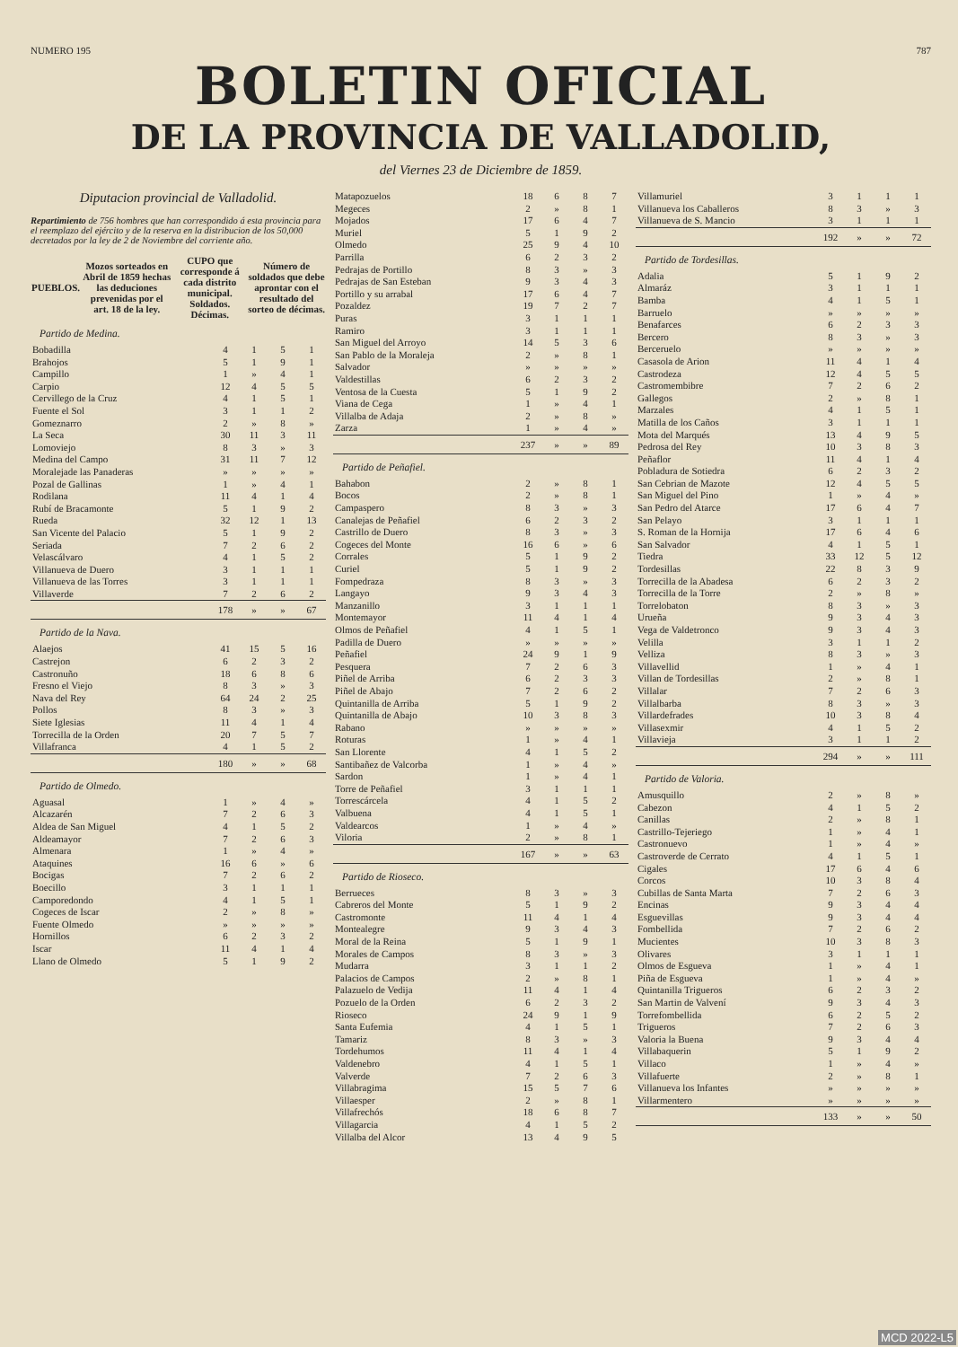NUMERO 195 787
BOLETIN OFICIAL
DE LA PROVINCIA DE VALLADOLID,
del Viernes 23 de Diciembre de 1859.
Diputacion provincial de Valladolid.
Repartimiento de 756 hombres que han correspondido á esta provincia para el reemplazo del ejército y de la reserva en la distribucion de los 50,000 decretados por la ley de 2 de Noviembre del corriente año.
| PUEBLOS. | Mozos sorteados en Abril de 1859 hechas las deduciones prevenidas por el art. 18 de la ley. | CUPO que corresponde á cada distrito municipal. Soldados. Décimas. | Número de soldados que debe aprontar con el resultado del sorteo de décimas. |
| --- | --- | --- | --- |
Partido de Medina.
| Bobadilla | 4 | 1 | 5 | 1 |
| Brahojos | 5 | 1 | 9 | 1 |
| Campillo | 1 | » | 4 | 1 |
| Carpio | 12 | 4 | 5 | 5 |
| Cervillego de la Cruz | 4 | 1 | 5 | 1 |
| Fuente el Sol | 3 | 1 | 1 | 2 |
| Gomeznarro | 2 | » | 8 | » |
| La Seca | 30 | 11 | 3 | 11 |
| Lomoviejo | 8 | 3 | » | 3 |
| Medina del Campo | 31 | 11 | 7 | 12 |
| Moralejade las Panaderas | » | » | » | » |
| Pozal de Gallinas | 1 | » | 4 | 1 |
| Rodilana | 11 | 4 | 1 | 4 |
| Rubí de Bracamonte | 5 | 1 | 9 | 2 |
| Rueda | 32 | 12 | 1 | 13 |
| San Vicente del Palacio | 5 | 1 | 9 | 2 |
| Seriada | 7 | 2 | 6 | 2 |
| Velascálvaro | 4 | 1 | 5 | 2 |
| Villanueva de Duero | 3 | 1 | 1 | 1 |
| Villanueva de las Torres | 3 | 1 | 1 | 1 |
| Villaverde | 7 | 2 | 6 | 2 |
| | 178 | » | » | 67 |
Partido de la Nava.
| Alaejos | 41 | 15 | 5 | 16 |
| Castrejon | 6 | 2 | 3 | 2 |
| Castronuño | 18 | 6 | 8 | 6 |
| Fresno el Viejo | 8 | 3 | » | 3 |
| Nava del Rey | 64 | 24 | 2 | 25 |
| Pollos | 8 | 3 | » | 3 |
| Siete Iglesias | 11 | 4 | 1 | 4 |
| Torrecilla de la Orden | 20 | 7 | 5 | 7 |
| Villafranca | 4 | 1 | 5 | 2 |
| | 180 | » | » | 68 |
Partido de Olmedo.
| Aguasal | 1 | » | 4 | » |
| Alcazarén | 7 | 2 | 6 | 3 |
| Aldea de San Miguel | 4 | 1 | 5 | 2 |
| Aldeamayor | 7 | 2 | 6 | 3 |
| Almenara | 1 | » | 4 | » |
| Ataquines | 16 | 6 | » | 6 |
| Bocigas | 7 | 2 | 6 | 2 |
| Boecillo | 3 | 1 | 1 | 1 |
| Camporedondo | 4 | 1 | 5 | 1 |
| Cogeces de Iscar | 2 | » | 8 | » |
| Fuente Olmedo | » | » | » | » |
| Hornillos | 6 | 2 | 3 | 2 |
| Iscar | 11 | 4 | 1 | 4 |
| Llano de Olmedo | 5 | 1 | 9 | 2 |
| Matapozuelos | 18 | 6 | 8 | 7 |
| Megeces | 2 | » | 8 | 1 |
| Mojados | 17 | 6 | 4 | 7 |
| Muriel | 5 | 1 | 9 | 2 |
| Olmedo | 25 | 9 | 4 | 10 |
| Parrilla | 6 | 2 | 3 | 2 |
| Pedrajas de Portillo | 8 | 3 | » | 3 |
| Pedrajas de San Esteban | 9 | 3 | 4 | 3 |
| Portillo y su arrabal | 17 | 6 | 4 | 7 |
| Pozaldez | 19 | 7 | 2 | 7 |
| Puras | 3 | 1 | 1 | 1 |
| Ramiro | 3 | 1 | 1 | 1 |
| San Miguel del Arroyo | 14 | 5 | 3 | 6 |
| San Pablo de la Moraleja | 2 | » | 8 | 1 |
| Salvador | » | » | » | » |
| Valdestillas | 6 | 2 | 3 | 2 |
| Ventosa de la Cuesta | 5 | 1 | 9 | 2 |
| Viana de Cega | 1 | » | 4 | 1 |
| Villalba de Adaja | 2 | » | 8 | » |
| Zarza | 1 | » | 4 | » |
| | 237 | » | » | 89 |
Partido de Peñafiel.
| Bahabon | 2 | » | 8 | 1 |
| Bocos | 2 | » | 8 | 1 |
| Campaspero | 8 | 3 | » | 3 |
| Canalejas de Peñafiel | 6 | 2 | 3 | 2 |
| Castrillo de Duero | 8 | 3 | » | 3 |
| Cogeces del Monte | 16 | 6 | » | 6 |
| Corrales | 5 | 1 | 9 | 2 |
| Curiel | 5 | 1 | 9 | 2 |
| Fompedraza | 8 | 3 | » | 3 |
| Langayo | 9 | 3 | 4 | 3 |
| Manzanillo | 3 | 1 | 1 | 1 |
| Montemayor | 11 | 4 | 1 | 4 |
| Olmos de Peñafiel | 4 | 1 | 5 | 1 |
| Padilla de Duero | » | » | » | » |
| Peñafiel | 24 | 9 | 1 | 9 |
| Pesquera | 7 | 2 | 6 | 3 |
| Piñel de Arriba | 6 | 2 | 3 | 3 |
| Piñel de Abajo | 7 | 2 | 6 | 2 |
| Quintanilla de Arriba | 5 | 1 | 9 | 2 |
| Quintanilla de Abajo | 10 | 3 | 8 | 3 |
| Rabano | » | » | » | » |
| Roturas | 1 | » | 4 | 1 |
| San Llorente | 4 | 1 | 5 | 2 |
| Santibañez de Valcorba | 1 | » | 4 | » |
| Sardon | 1 | » | 4 | 1 |
| Torre de Peñafiel | 3 | 1 | 1 | 1 |
| Torrescárcela | 4 | 1 | 5 | 2 |
| Valbuena | 4 | 1 | 5 | 1 |
| Valdearcos | 1 | » | 4 | » |
| Viloria | 2 | » | 8 | 1 |
| | 167 | » | » | 63 |
Partido de Rioseco.
| Berrueces | 8 | 3 | » | 3 |
| Cabreros del Monte | 5 | 1 | 9 | 2 |
| Castromonte | 11 | 4 | 1 | 4 |
| Montealegre | 9 | 3 | 4 | 3 |
| Moral de la Reina | 5 | 1 | 9 | 1 |
| Morales de Campos | 8 | 3 | » | 3 |
| Mudarra | 3 | 1 | 1 | 2 |
| Palacios de Campos | 2 | » | 8 | 1 |
| Palazuelo de Vedija | 11 | 4 | 1 | 4 |
| Pozuelo de la Orden | 6 | 2 | 3 | 2 |
| Rioseco | 24 | 9 | 1 | 9 |
| Santa Eufemia | 4 | 1 | 5 | 1 |
| Tamariz | 8 | 3 | » | 3 |
| Tordehumos | 11 | 4 | 1 | 4 |
| Valdenebro | 4 | 1 | 5 | 1 |
| Valverde | 7 | 2 | 6 | 3 |
| Villabragima | 15 | 5 | 7 | 6 |
| Villaesper | 2 | » | 8 | 1 |
| Villafrechós | 18 | 6 | 8 | 7 |
| Villagarcia | 4 | 1 | 5 | 2 |
| Villalba del Alcor | 13 | 4 | 9 | 5 |
| Villamuriel | 3 | 1 | 1 | 1 |
| Villanueva los Caballeros | 8 | 3 | » | 3 |
| Villanueva de S. Mancio | 3 | 1 | 1 | 1 |
| | 192 | » | » | 72 |
Partido de Tordesillas.
| Adalia | 5 | 1 | 9 | 2 |
| Almaráz | 3 | 1 | 1 | 1 |
| Bamba | 4 | 1 | 5 | 1 |
| Barruelo | » | » | » | » |
| Benafarces | 6 | 2 | 3 | 3 |
| Bercero | 8 | 3 | » | 3 |
| Berceruelo | » | » | » | » |
| Casasola de Arion | 11 | 4 | 1 | 4 |
| Castrodeza | 12 | 4 | 5 | 5 |
| Castromembibre | 7 | 2 | 6 | 2 |
| Gallegos | 2 | » | 8 | 1 |
| Marzales | 4 | 1 | 5 | 1 |
| Matilla de los Caños | 3 | 1 | 1 | 1 |
| Mota del Marqués | 13 | 4 | 9 | 5 |
| Pedrosa del Rey | 10 | 3 | 8 | 3 |
| Peñaflor | 11 | 4 | 1 | 4 |
| Pobladura de Sotiedra | 6 | 2 | 3 | 2 |
| San Cebrian de Mazote | 12 | 4 | 5 | 5 |
| San Miguel del Pino | 1 | » | 4 | » |
| San Pedro del Atarce | 17 | 6 | 4 | 7 |
| San Pelayo | 3 | 1 | 1 | 1 |
| S. Roman de la Hornija | 17 | 6 | 4 | 6 |
| San Salvador | 4 | 1 | 5 | 1 |
| Tiedra | 33 | 12 | 5 | 12 |
| Tordesillas | 22 | 8 | 3 | 9 |
| Torrecilla de la Abadesa | 6 | 2 | 3 | 2 |
| Torrecilla de la Torre | 2 | » | 8 | » |
| Torrelobaton | 8 | 3 | » | 3 |
| Urueña | 9 | 3 | 4 | 3 |
| Vega de Valdetronco | 9 | 3 | 4 | 3 |
| Velilla | 3 | 1 | 1 | 2 |
| Velliza | 8 | 3 | » | 3 |
| Villavellid | 1 | » | 4 | 1 |
| Villan de Tordesillas | 2 | » | 8 | 1 |
| Villalar | 7 | 2 | 6 | 3 |
| Villalbarba | 8 | 3 | » | 3 |
| Villardefrades | 10 | 3 | 8 | 4 |
| Villasexmir | 4 | 1 | 5 | 2 |
| Villavieja | 3 | 1 | 1 | 2 |
| | 294 | » | » | 111 |
Partido de Valoria.
| Amusquillo | 2 | » | 8 | » |
| Cabezon | 4 | 1 | 5 | 2 |
| Canillas | 2 | » | 8 | 1 |
| Castrillo-Tejeriego | 1 | » | 4 | 1 |
| Castronuevo | 1 | » | 4 | » |
| Castroverde de Cerrato | 4 | 1 | 5 | 1 |
| Cigales | 17 | 6 | 4 | 6 |
| Corcos | 10 | 3 | 8 | 4 |
| Cubillas de Santa Marta | 7 | 2 | 6 | 3 |
| Encinas | 9 | 3 | 4 | 4 |
| Esguevillas | 9 | 3 | 4 | 4 |
| Fombellida | 7 | 2 | 6 | 2 |
| Mucientes | 10 | 3 | 8 | 3 |
| Olivares | 3 | 1 | 1 | 1 |
| Olmos de Esgueva | 1 | » | 4 | 1 |
| Piña de Esgueva | 1 | » | 4 | » |
| Quintanilla Trigueros | 6 | 2 | 3 | 2 |
| San Martin de Valvení | 9 | 3 | 4 | 3 |
| Torrefombellida | 6 | 2 | 5 | 2 |
| Trigueros | 7 | 2 | 6 | 3 |
| Valoria la Buena | 9 | 3 | 4 | 4 |
| Villabaquerin | 5 | 1 | 9 | 2 |
| Villaco | 1 | » | 4 | » |
| Villafuerte | 2 | » | 8 | 1 |
| Villanueva los Infantes | » | » | » | » |
| Villarmentero | » | » | » | » |
| | 133 | » | » | 50 |
MCD 2022-L5